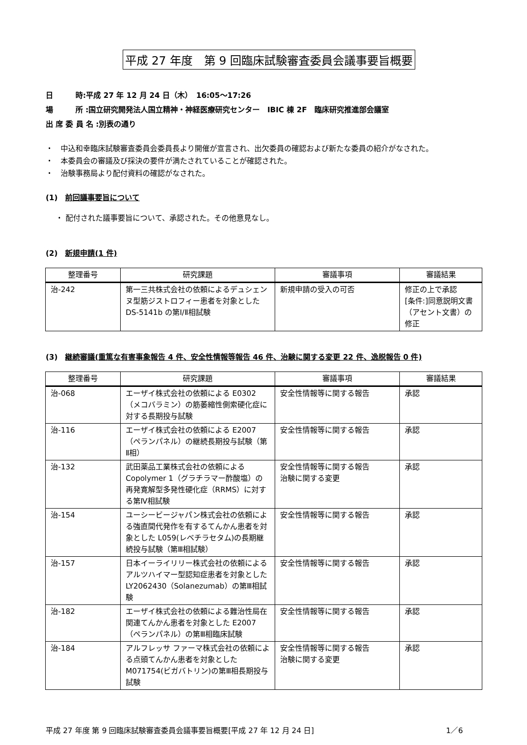平成 27 年度　第 9 回臨床試験審査委員会議事要旨概要
日　　　時:平成 27 年 12 月 24 日（木）　16:05～17:26
場　　　所 :国立研究開発法人国立精神・神経医療研究センター　IBIC 棟 2F　臨床研究推進部会議室
出 席 委 員 名 :別表の通り
・　中込和幸臨床試験審査委員会委員長より開催が宣言され、出欠委員の確認および新たな委員の紹介がなされた。
・　本委員会の審議及び採決の要件が満たされていることが確認された。
・　治験事務局より配付資料の確認がなされた。
(1)　前回議事要旨について
・ 配付された議事要旨について、承認された。その他意見なし。
(2)　新規申請(1 件)
| 整理番号 | 研究課題 | 審議事項 | 審議結果 |
| --- | --- | --- | --- |
| 治-242 | 第一三共株式会社の依頼によるデュシェンヌ型筋ジストロフィー患者を対象とした DS-5141b の第Ⅰ/Ⅱ相試験 | 新規申請の受入の可否 | 修正の上で承認 [条件:]同意説明文書（アセント文書）の修正 |
(3)　継続審議(重篤な有害事象報告 4 件、安全性情報等報告 46 件、治験に関する変更 22 件、逸脱報告 0 件)
| 整理番号 | 研究課題 | 審議事項 | 審議結果 |
| --- | --- | --- | --- |
| 治-068 | エーザイ株式会社の依頼による E0302（メコバラミン）の筋萎縮性側索硬化症に対する長期投与試験 | 安全性情報等に関する報告 | 承認 |
| 治-116 | エーザイ株式会社の依頼による E2007（ペランパネル）の継続長期投与試験（第Ⅱ相） | 安全性情報等に関する報告 | 承認 |
| 治-132 | 武田薬品工業株式会社の依頼による Copolymer 1（グラチラマー酢酸塩）の再発寛解型多発性硬化症（RRMS）に対する第Ⅳ相試験 | 安全性情報等に関する報告 治験に関する変更 | 承認 |
| 治-154 | ユーシービージャパン株式会社の依頼による強直間代発作を有するてんかん患者を対象とした L059(レベチラセタム)の長期継続投与試験（第Ⅲ相試験） | 安全性情報等に関する報告 | 承認 |
| 治-157 | 日本イーライリリー株式会社の依頼によるアルツハイマー型認知症患者を対象とした LY2062430（Solanezumab）の第Ⅲ相試験 | 安全性情報等に関する報告 | 承認 |
| 治-182 | エーザイ株式会社の依頼による難治性局在関連てんかん患者を対象とした E2007（ペランパネル）の第Ⅲ相臨床試験 | 安全性情報等に関する報告 | 承認 |
| 治-184 | アルフレッサ ファーマ株式会社の依頼による点頭てんかん患者を対象とした M071754(ビガバトリン)の第Ⅲ相長期投与試験 | 安全性情報等に関する報告 治験に関する変更 | 承認 |
平成 27 年度 第 9 回臨床試験審査委員会議事要旨概要[平成 27 年 12 月 24 日] 1／6